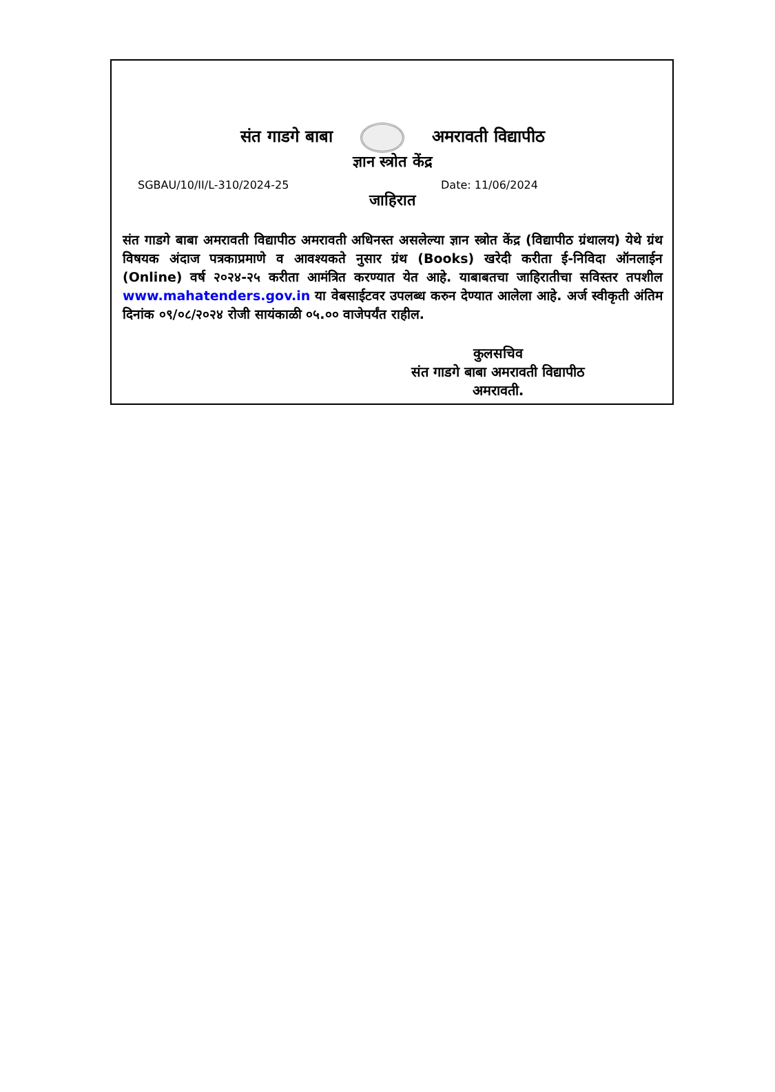संत गाडगे बाबा अमरावती विद्यापीठ
ज्ञान स्त्रोत केंद्र
SGBAU/10/II/L-310/2024-25 Date: 11/06/2024
जाहिरात
संत गाडगे बाबा अमरावती विद्यापीठ अमरावती अधिनस्त असलेल्या ज्ञान स्त्रोत केंद्र (विद्यापीठ ग्रंथालय) येथे ग्रंथ विषयक अंदाज पत्रकाप्रमाणे व आवश्यकते नुसार ग्रंथ (Books) खरेदी करीता ई-निविदा ऑनलाईन (Online) वर्ष २०२४-२५ करीता आमंत्रित करण्यात येत आहे. याबाबतचा जाहिरातीचा सविस्तर तपशील www.mahatenders.gov.in या वेबसाईटवर उपलब्ध करुन देण्यात आलेला आहे. अर्ज स्वीकृती अंतिम दिनांक ०९/०८/२०२४ रोजी सायंकाळी ०५.०० वाजेपर्यंत राहील.
कुलसचिव
संत गाडगे बाबा अमरावती विद्यापीठ
अमरावती.